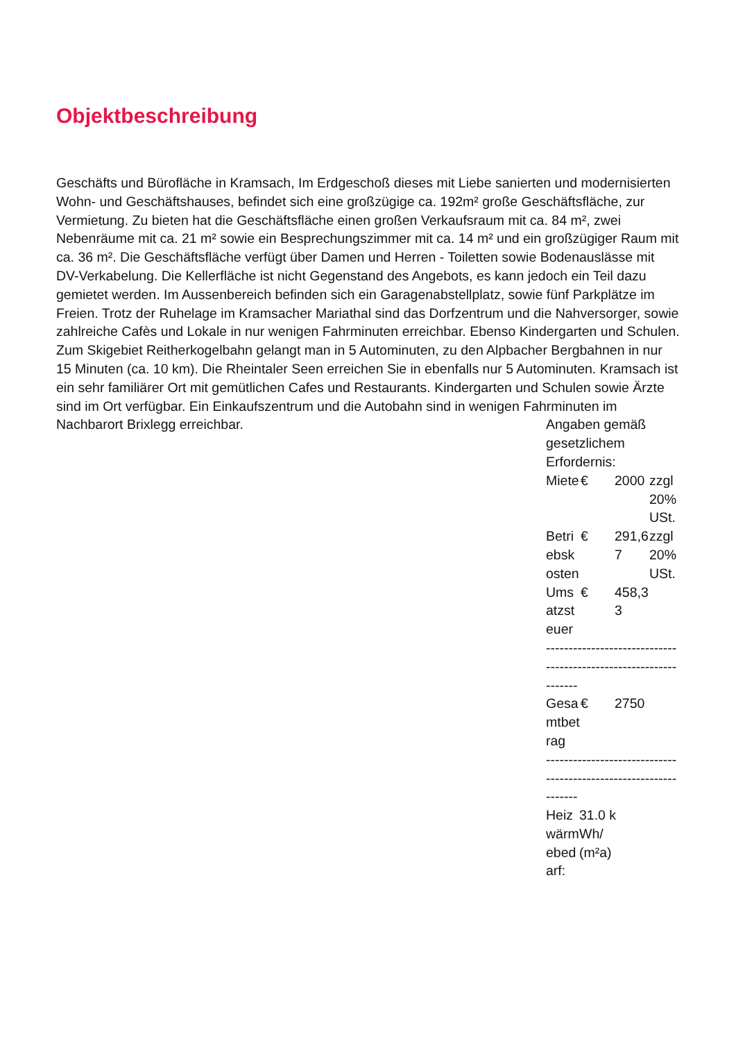Objektbeschreibung
Geschäfts und Bürofläche in Kramsach, Im Erdgeschoß dieses mit Liebe sanierten und modernisierten Wohn- und Geschäftshauses, befindet sich eine großzügige ca. 192m² große Geschäftsfläche, zur Vermietung. Zu bieten hat die Geschäftsfläche einen großen Verkaufsraum mit ca. 84 m², zwei Nebenräume mit ca. 21 m² sowie ein Besprechungszimmer mit ca. 14 m² und ein großzügiger Raum mit ca. 36 m². Die Geschäftsfläche verfügt über Damen und Herren - Toiletten sowie Bodenauslässe mit DV-Verkabelung. Die Kellerfläche ist nicht Gegenstand des Angebots, es kann jedoch ein Teil dazu gemietet werden. Im Aussenbereich befinden sich ein Garagenabstellplatz, sowie fünf Parkplätze im Freien. Trotz der Ruhelage im Kramsacher Mariathal sind das Dorfzentrum und die Nahversorger, sowie zahlreiche Cafès und Lokale in nur wenigen Fahrminuten erreichbar. Ebenso Kindergarten und Schulen. Zum Skigebiet Reitherkogelbahn gelangt man in 5 Autominuten, zu den Alpbacher Bergbahnen in nur 15 Minuten (ca. 10 km). Die Rheintaler Seen erreichen Sie in ebenfalls nur 5 Autominuten. Kramsach ist ein sehr familiärer Ort mit gemütlichen Cafes und Restaurants. Kindergarten und Schulen sowie Ärzte sind im Ort verfügbar. Ein Einkaufszentrum und die Autobahn sind in wenigen Fahrminuten im Nachbarort Brixlegg erreichbar.
Angaben gemäß gesetzlichem Erfordernis:
| Miete | € | 2000 | zzgl 20% USt. |
| Betriebskosten | € | 291,67 | zzgl 20% USt. |
| Umsatzsteuer | € | 458,33 | |
| ----------------------------------------------------------------- | | | |
| Gesamtbetrag | € | 2750 | |
| ----------------------------------------------------------------- | | | |
| Heizwärmebedarf: | 31.0 kWh/(m²a) |